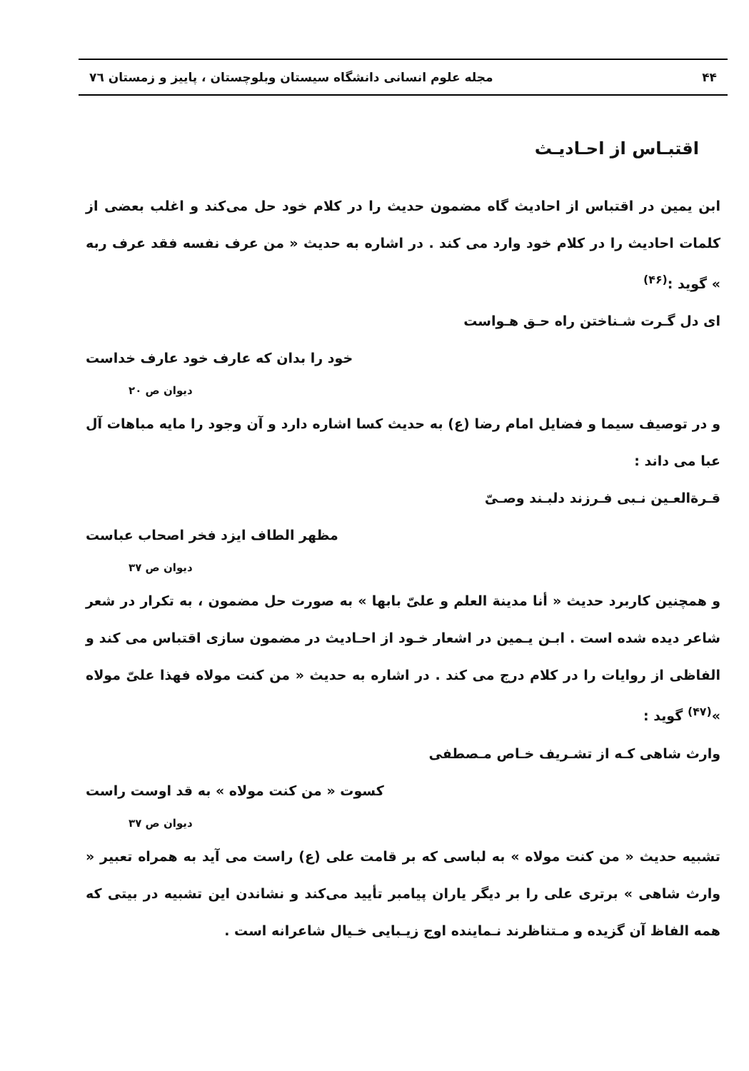۴۴ مجله علوم انسانی دانشگاه سیستان وبلوچستان ، پاییز و زمستان ٧٦
اقتبـاس از احـادیـث
ابن یمین در اقتباس از احادیث گاه مضمون حدیث را در کلام خود حل می‌کند و اغلب بعضی از کلمات احادیث را در کلام خود وارد می کند . در اشاره به حدیث « من عرف نفسه فقد عرف ربه » گوید :<sup>(۴۶)</sup>
ای دل گـرت شـناختن راه حـق هـواست
خود را بدان که عارف خود عارف خداست
دیوان ص ٢٠
و در توصیف سیما و فضایل امام رضا (ع) به حدیث کسا اشاره دارد و آن وجود را مایه مباهات آل عبا می داند :
قـرةالعـین نـبی فـرزند دلبـند وصـیّ
مظهر الطاف ایزد فخر اصحاب عباست
دیوان ص ٣٧
و همچنین کاربرد حدیث « أنا مدینة العلم و علیّ بابها » به صورت حل مضمون ، به تکرار در شعر شاعر دیده شده است . ابـن یـمین در اشعار خـود از احـادیث در مضمون سازی اقتباس می کند و الفاظی از روایات را در کلام درج می کند . در اشاره به حدیث « من کنت مولاه فهذا علیّ مولاه »<sup>(۴۷)</sup> گوید :
وارث شاهی کـه از تشـریف خـاص مـصطفی
کسوت « من کنت مولاه » به قد اوست راست
دیوان ص ٣٧
تشبیه حدیث « من کنت مولاه » به لباسی که بر قامت علی (ع) راست می آید به همراه تعبیر « وارث شاهی » برتری علی را بر دیگر یاران پیامبر تأیید می‌کند و نشاندن این تشبیه در بیتی که همه الفاظ آن گزیده و مـتناظرند نـماینده اوج زیـبایی خـیال شاعرانه است .